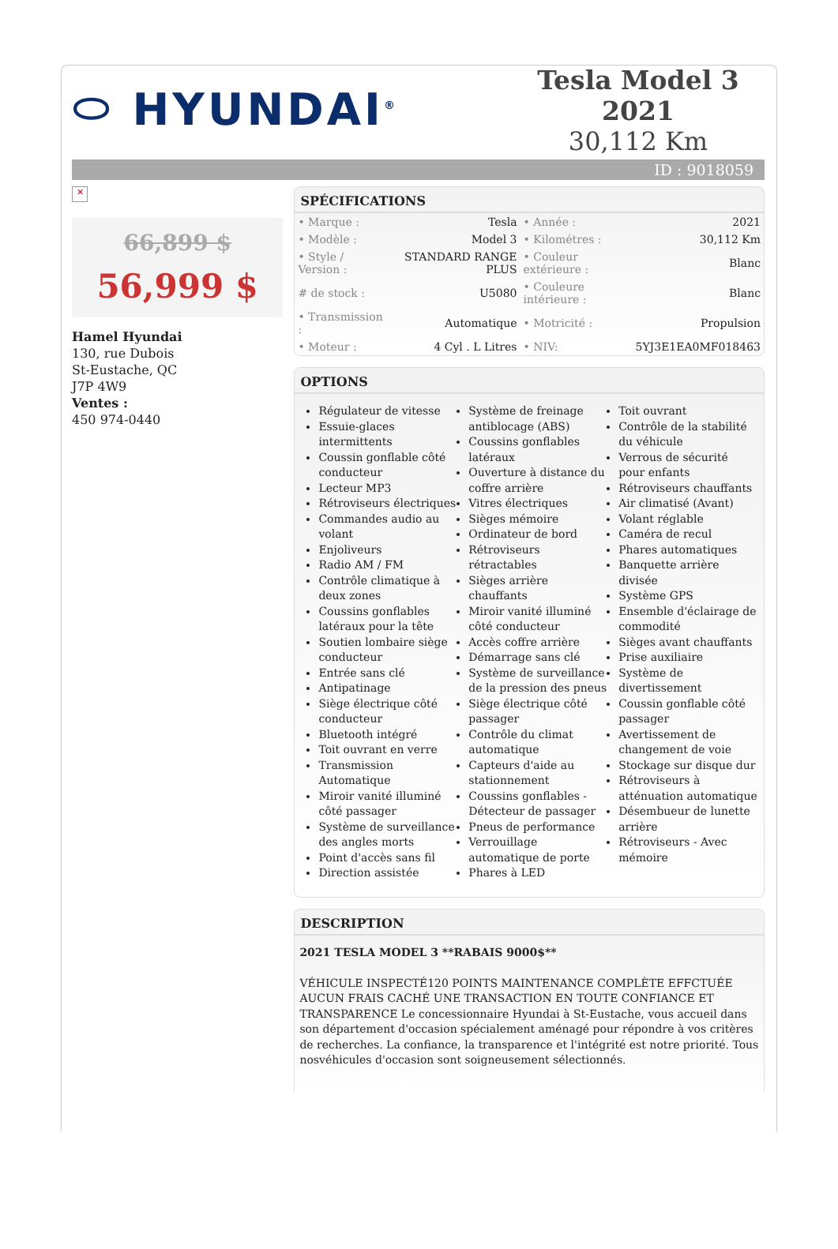⬭ HYUNDAI<sup>®</sup>
Tesla Model 3 2021
30,112 Km
ID : 9018059
✕
66,899 $
56,999 $
Hamel Hyundai
130, rue Dubois
St-Eustache, QC
J7P 4W9
Ventes :
450 974-0440
SPÉCIFICATIONS
| • Marque : | Tesla | • Année : | 2021 |
| • Modèle : | Model 3 | • Kilométres : | 30,112 Km |
| • Style / Version : | STANDARD RANGE PLUS | • Couleur extérieure : | Blanc |
| # de stock : | U5080 | • Couleure intérieure : | Blanc |
| • Transmission : | Automatique | • Motricité : | Propulsion |
| • Moteur : | 4 Cyl . L Litres | • NIV: | 5YJ3E1EA0MF018463 |
OPTIONS
Régulateur de vitesse
Essuie-glaces intermittents
Coussin gonflable côté conducteur
Lecteur MP3
Rétroviseurs électriques
Commandes audio au volant
Enjoliveurs
Radio AM / FM
Contrôle climatique à deux zones
Coussins gonflables latéraux pour la tête
Soutien lombaire siège conducteur
Entrée sans clé
Antipatinage
Siège électrique côté conducteur
Bluetooth intégré
Toit ouvrant en verre
Transmission Automatique
Miroir vanité illuminé côté passager
Système de surveillance des angles morts
Point d'accès sans fil
Direction assistée
Système de freinage antiblocage (ABS)
Coussins gonflables latéraux
Ouverture à distance du coffre arrière
Vitres électriques
Sièges mémoire
Ordinateur de bord
Rétroviseurs rétractables
Sièges arrière chauffants
Miroir vanité illuminé côté conducteur
Accès coffre arrière
Démarrage sans clé
Système de surveillance de la pression des pneus
Siège électrique côté passager
Contrôle du climat automatique
Capteurs d'aide au stationnement
Coussins gonflables - Détecteur de passager
Pneus de performance
Verrouillage automatique de porte
Phares à LED
Toit ouvrant
Contrôle de la stabilité du véhicule
Verrous de sécurité pour enfants
Rétroviseurs chauffants
Air climatisé (Avant)
Volant réglable
Caméra de recul
Phares automatiques
Banquette arrière divisée
Système GPS
Ensemble d'éclairage de commodité
Sièges avant chauffants
Prise auxiliaire
Système de divertissement
Coussin gonflable côté passager
Avertissement de changement de voie
Stockage sur disque dur
Rétroviseurs à atténuation automatique
Désembueur de lunette arrière
Rétroviseurs - Avec mémoire
DESCRIPTION
2021 TESLA MODEL 3 **RABAIS 9000$**
VÉHICULE INSPECTÉ120 POINTS MAINTENANCE COMPLÈTE EFFCTUÉE AUCUN FRAIS CACHÉ UNE TRANSACTION EN TOUTE CONFIANCE ET TRANSPARENCE Le concessionnaire Hyundai à St-Eustache, vous accueil dans son département d'occasion spécialement aménagé pour répondre à vos critères de recherches. La confiance, la transparence et l'intégrité est notre priorité. Tous nosvéhicules d'occasion sont soigneusement sélectionnés.